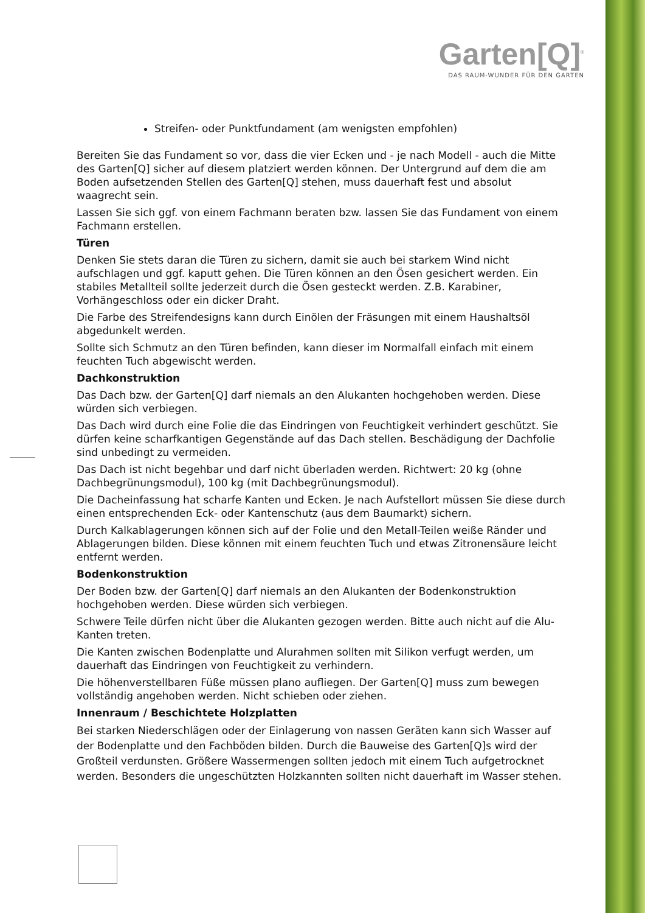Garten[Q]<sup>®</sup>
DAS RAUM-WUNDER FÜR DEN GARTEN
Streifen- oder Punktfundament (am wenigsten empfohlen)
Bereiten Sie das Fundament so vor, dass die vier Ecken und - je nach Modell - auch die Mitte des Garten[Q] sicher auf diesem platziert werden können. Der Untergrund auf dem die am Boden aufsetzenden Stellen des Garten[Q] stehen, muss dauerhaft fest und absolut waagrecht sein.
Lassen Sie sich ggf. von einem Fachmann beraten bzw. lassen Sie das Fundament von einem Fachmann erstellen.
Türen
Denken Sie stets daran die Türen zu sichern, damit sie auch bei starkem Wind nicht aufschlagen und ggf. kaputt gehen. Die Türen können an den Ösen gesichert werden. Ein stabiles Metallteil sollte jederzeit durch die Ösen gesteckt werden. Z.B. Karabiner, Vorhängeschloss oder ein dicker Draht.
Die Farbe des Streifendesigns kann durch Einölen der Fräsungen mit einem Haushaltsöl abgedunkelt werden.
Sollte sich Schmutz an den Türen befinden, kann dieser im Normalfall einfach mit einem feuchten Tuch abgewischt werden.
Dachkonstruktion
Das Dach bzw. der Garten[Q] darf niemals an den Alukanten hochgehoben werden. Diese würden sich verbiegen.
Das Dach wird durch eine Folie die das Eindringen von Feuchtigkeit verhindert geschützt. Sie dürfen keine scharfkantigen Gegenstände auf das Dach stellen. Beschädigung der Dachfolie sind unbedingt zu vermeiden.
Das Dach ist nicht begehbar und darf nicht überladen werden. Richtwert: 20 kg (ohne Dachbegrünungsmodul), 100 kg (mit Dachbegrünungsmodul).
Die Dacheinfassung hat scharfe Kanten und Ecken. Je nach Aufstellort müssen Sie diese durch einen entsprechenden Eck- oder Kantenschutz (aus dem Baumarkt) sichern.
Durch Kalkablagerungen können sich auf der Folie und den Metall-Teilen weiße Ränder und Ablagerungen bilden. Diese können mit einem feuchten Tuch und etwas Zitronensäure leicht entfernt werden.
Bodenkonstruktion
Der Boden bzw. der Garten[Q] darf niemals an den Alukanten der Bodenkonstruktion hochgehoben werden. Diese würden sich verbiegen.
Schwere Teile dürfen nicht über die Alukanten gezogen werden. Bitte auch nicht auf die Alu-Kanten treten.
Die Kanten zwischen Bodenplatte und Alurahmen sollten mit Silikon verfugt werden, um dauerhaft das Eindringen von Feuchtigkeit zu verhindern.
Die höhenverstellbaren Füße müssen plano aufliegen. Der Garten[Q] muss zum bewegen vollständig angehoben werden. Nicht schieben oder ziehen.
Innenraum / Beschichtete Holzplatten
Bei starken Niederschlägen oder der Einlagerung von nassen Geräten kann sich Wasser auf der Bodenplatte und den Fachböden bilden. Durch die Bauweise des Garten[Q]s wird der Großteil verdunsten. Größere Wassermengen sollten jedoch mit einem Tuch aufgetrocknet werden. Besonders die ungeschützten Holzkannten sollten nicht dauerhaft im Wasser stehen.